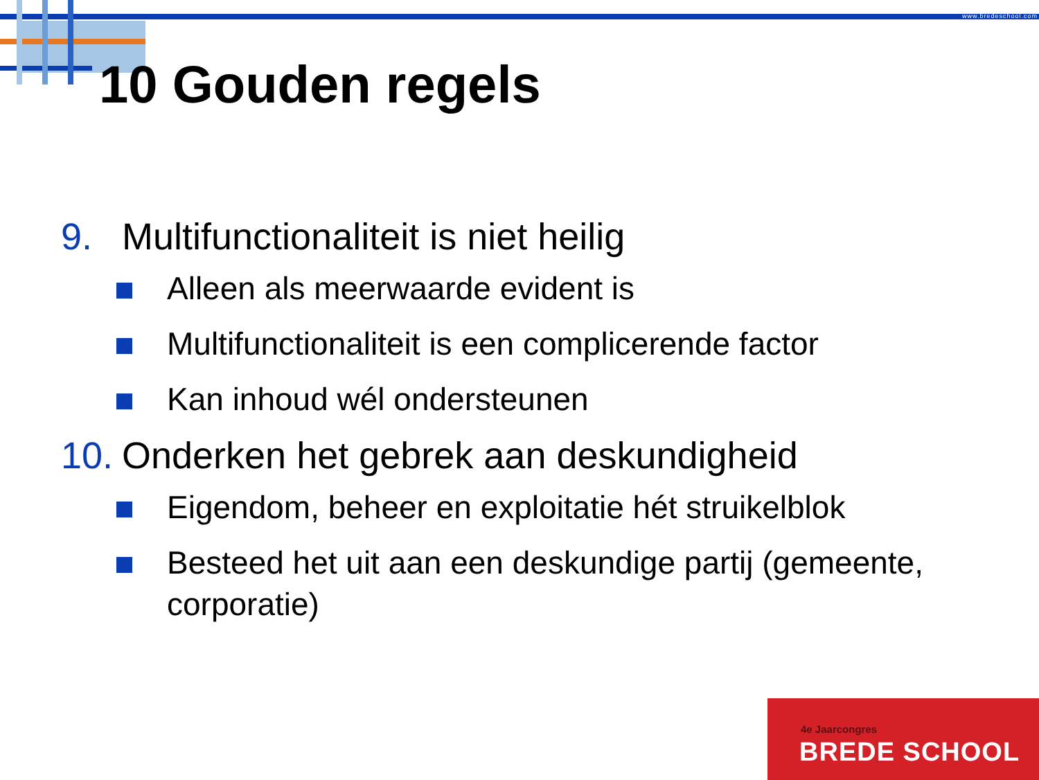www.bredeschool.com
10 Gouden regels
9. Multifunctionaliteit is niet heilig
Alleen als meerwaarde evident is
Multifunctionaliteit is een complicerende factor
Kan inhoud wél ondersteunen
10. Onderken het gebrek aan deskundigheid
Eigendom, beheer en exploitatie hét struikelblok
Besteed het uit aan een deskundige partij (gemeente, corporatie)
4e Jaarcongres
BREDE SCHOOL